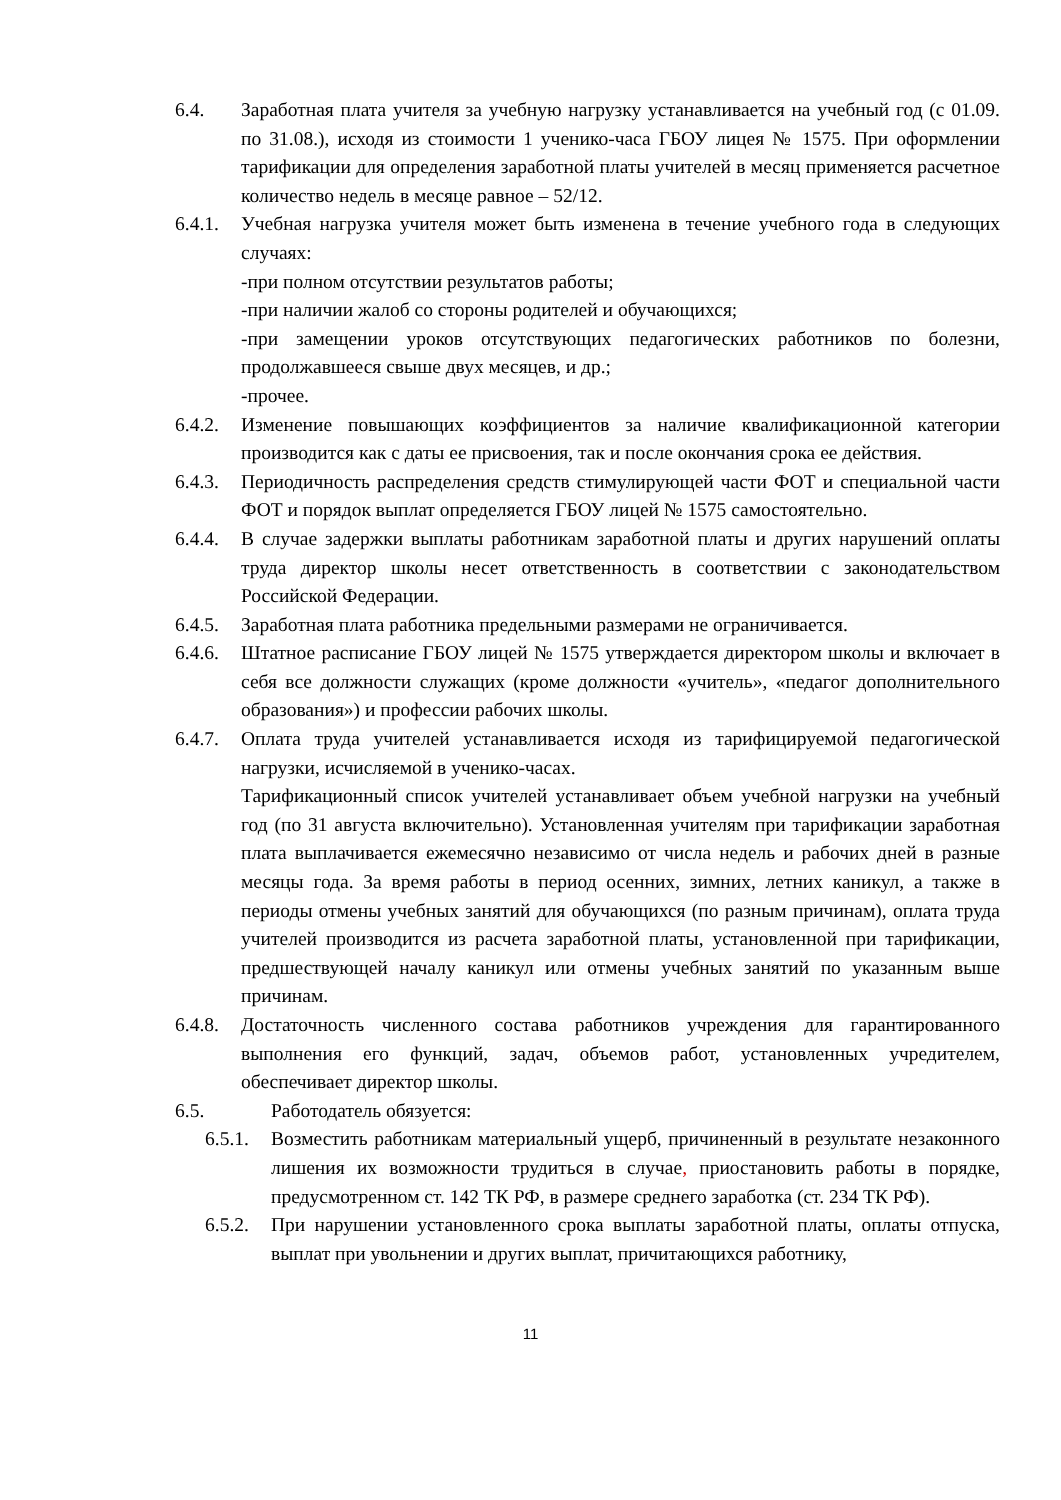6.4. Заработная плата учителя за учебную нагрузку устанавливается на учебный год (с 01.09. по 31.08.), исходя из стоимости 1 ученико-часа ГБОУ лицея № 1575. При оформлении тарификации для определения заработной платы учителей в месяц применяется расчетное количество недель в месяце равное – 52/12.
6.4.1. Учебная нагрузка учителя может быть изменена в течение учебного года в следующих случаях:
-при полном отсутствии результатов работы;
-при наличии жалоб со стороны родителей и обучающихся;
-при замещении уроков отсутствующих педагогических работников по болезни, продолжавшееся свыше двух месяцев, и др.;
-прочее.
6.4.2. Изменение повышающих коэффициентов за наличие квалификационной категории производится как с даты ее присвоения, так и после окончания срока ее действия.
6.4.3. Периодичность распределения средств стимулирующей части ФОТ и специальной части ФОТ и порядок выплат определяется ГБОУ лицей № 1575 самостоятельно.
6.4.4. В случае задержки выплаты работникам заработной платы и других нарушений оплаты труда директор школы несет ответственность в соответствии с законодательством Российской Федерации.
6.4.5. Заработная плата работника предельными размерами не ограничивается.
6.4.6. Штатное расписание ГБОУ лицей № 1575 утверждается директором школы и включает в себя все должности служащих (кроме должности «учитель», «педагог дополнительного образования») и профессии рабочих школы.
6.4.7. Оплата труда учителей устанавливается исходя из тарифицируемой педагогической нагрузки, исчисляемой в ученико-часах.
Тарификационный список учителей устанавливает объем учебной нагрузки на учебный год (по 31 августа включительно). Установленная учителям при тарификации заработная плата выплачивается ежемесячно независимо от числа недель и рабочих дней в разные месяцы года. За время работы в период осенних, зимних, летних каникул, а также в периоды отмены учебных занятий для обучающихся (по разным причинам), оплата труда учителей производится из расчета заработной платы, установленной при тарификации, предшествующей началу каникул или отмены учебных занятий по указанным выше причинам.
6.4.8. Достаточность численного состава работников учреждения для гарантированного выполнения его функций, задач, объемов работ, установленных учредителем, обеспечивает директор школы.
6.5. Работодатель обязуется:
6.5.1. Возместить работникам материальный ущерб, причиненный в результате незаконного лишения их возможности трудиться в случае, приостановить работы в порядке, предусмотренном ст. 142 ТК РФ, в размере среднего заработка (ст. 234 ТК РФ).
6.5.2. При нарушении установленного срока выплаты заработной платы, оплаты отпуска, выплат при увольнении и других выплат, причитающихся работнику,
11